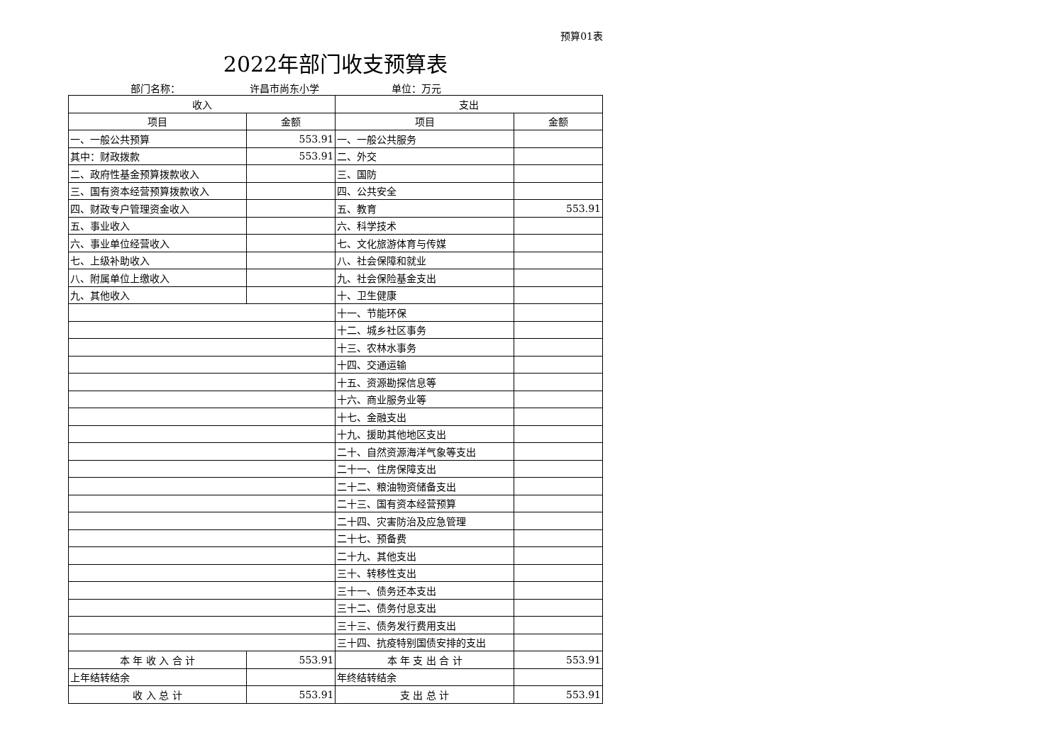预算01表
2022年部门收支预算表
部门名称： 许昌市尚东小学 单位：万元
| 收入 | | 支出 | |
| --- | --- | --- | --- |
| 项目 | 金额 | 项目 | 金额 |
| 一、一般公共预算 | 553.91 | 一、一般公共服务 | |
| 其中：财政拨款 | 553.91 | 二、外交 | |
| 二、政府性基金预算拨款收入 | | 三、国防 | |
| 三、国有资本经营预算拨款收入 | | 四、公共安全 | |
| 四、财政专户管理资金收入 | | 五、教育 | 553.91 |
| 五、事业收入 | | 六、科学技术 | |
| 六、事业单位经营收入 | | 七、文化旅游体育与传媒 | |
| 七、上级补助收入 | | 八、社会保障和就业 | |
| 八、附属单位上缴收入 | | 九、社会保险基金支出 | |
| 九、其他收入 | | 十、卫生健康 | |
| | | 十一、节能环保 | |
| | | 十二、城乡社区事务 | |
| | | 十三、农林水事务 | |
| | | 十四、交通运输 | |
| | | 十五、资源勘探信息等 | |
| | | 十六、商业服务业等 | |
| | | 十七、金融支出 | |
| | | 十九、援助其他地区支出 | |
| | | 二十、自然资源海洋气象等支出 | |
| | | 二十一、住房保障支出 | |
| | | 二十二、粮油物资储备支出 | |
| | | 二十三、国有资本经营预算 | |
| | | 二十四、灾害防治及应急管理 | |
| | | 二十七、预备费 | |
| | | 二十九、其他支出 | |
| | | 三十、转移性支出 | |
| | | 三十一、债务还本支出 | |
| | | 三十二、债务付息支出 | |
| | | 三十三、债务发行费用支出 | |
| | | 三十四、抗疫特别国债安排的支出 | |
| 本 年 收 入 合 计 | 553.91 | 本 年 支 出 合 计 | 553.91 |
| 上年结转结余 | | 年终结转结余 | |
| 收 入 总 计 | 553.91 | 支 出 总 计 | 553.91 |